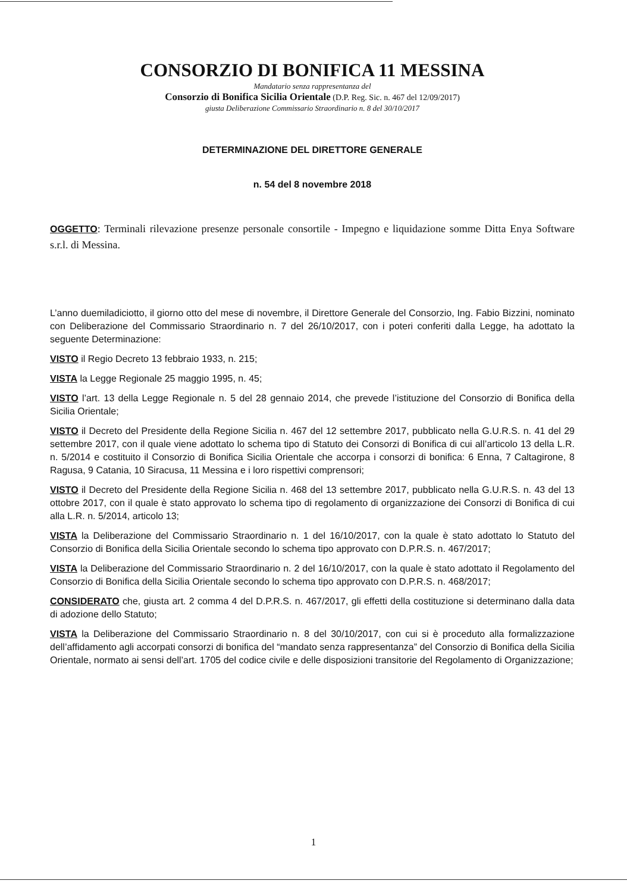CONSORZIO DI BONIFICA 11 MESSINA
Mandatario senza rappresentanza del
Consorzio di Bonifica Sicilia Orientale (D.P. Reg. Sic. n. 467 del 12/09/2017)
giusta Deliberazione Commissario Straordinario n. 8 del 30/10/2017
DETERMINAZIONE DEL DIRETTORE GENERALE
n. 54 del 8 novembre 2018
OGGETTO: Terminali rilevazione presenze personale consortile - Impegno e liquidazione somme Ditta Enya Software s.r.l. di Messina.
L’anno duemiladiciotto, il giorno otto del mese di novembre, il Direttore Generale del Consorzio, Ing. Fabio Bizzini, nominato con Deliberazione del Commissario Straordinario n. 7 del 26/10/2017, con i poteri conferiti dalla Legge, ha adottato la seguente Determinazione:
VISTO il Regio Decreto 13 febbraio 1933, n. 215;
VISTA la Legge Regionale 25 maggio 1995, n. 45;
VISTO l’art. 13 della Legge Regionale n. 5 del 28 gennaio 2014, che prevede l’istituzione del Consorzio di Bonifica della Sicilia Orientale;
VISTO il Decreto del Presidente della Regione Sicilia n. 467 del 12 settembre 2017, pubblicato nella G.U.R.S. n. 41 del 29 settembre 2017, con il quale viene adottato lo schema tipo di Statuto dei Consorzi di Bonifica di cui all’articolo 13 della L.R. n. 5/2014 e costituito il Consorzio di Bonifica Sicilia Orientale che accorpa i consorzi di bonifica: 6 Enna, 7 Caltagirone, 8 Ragusa, 9 Catania, 10 Siracusa, 11 Messina e i loro rispettivi comprensori;
VISTO il Decreto del Presidente della Regione Sicilia n. 468 del 13 settembre 2017, pubblicato nella G.U.R.S. n. 43 del 13 ottobre 2017, con il quale è stato approvato lo schema tipo di regolamento di organizzazione dei Consorzi di Bonifica di cui alla L.R. n. 5/2014, articolo 13;
VISTA la Deliberazione del Commissario Straordinario n. 1 del 16/10/2017, con la quale è stato adottato lo Statuto del Consorzio di Bonifica della Sicilia Orientale secondo lo schema tipo approvato con D.P.R.S. n. 467/2017;
VISTA la Deliberazione del Commissario Straordinario n. 2 del 16/10/2017, con la quale è stato adottato il Regolamento del Consorzio di Bonifica della Sicilia Orientale secondo lo schema tipo approvato con D.P.R.S. n. 468/2017;
CONSIDERATO che, giusta art. 2 comma 4 del D.P.R.S. n. 467/2017, gli effetti della costituzione si determinano dalla data di adozione dello Statuto;
VISTA la Deliberazione del Commissario Straordinario n. 8 del 30/10/2017, con cui si è proceduto alla formalizzazione dell’affidamento agli accorpati consorzi di bonifica del “mandato senza rappresentanza” del Consorzio di Bonifica della Sicilia Orientale, normato ai sensi dell’art. 1705 del codice civile e delle disposizioni transitorie del Regolamento di Organizzazione;
1